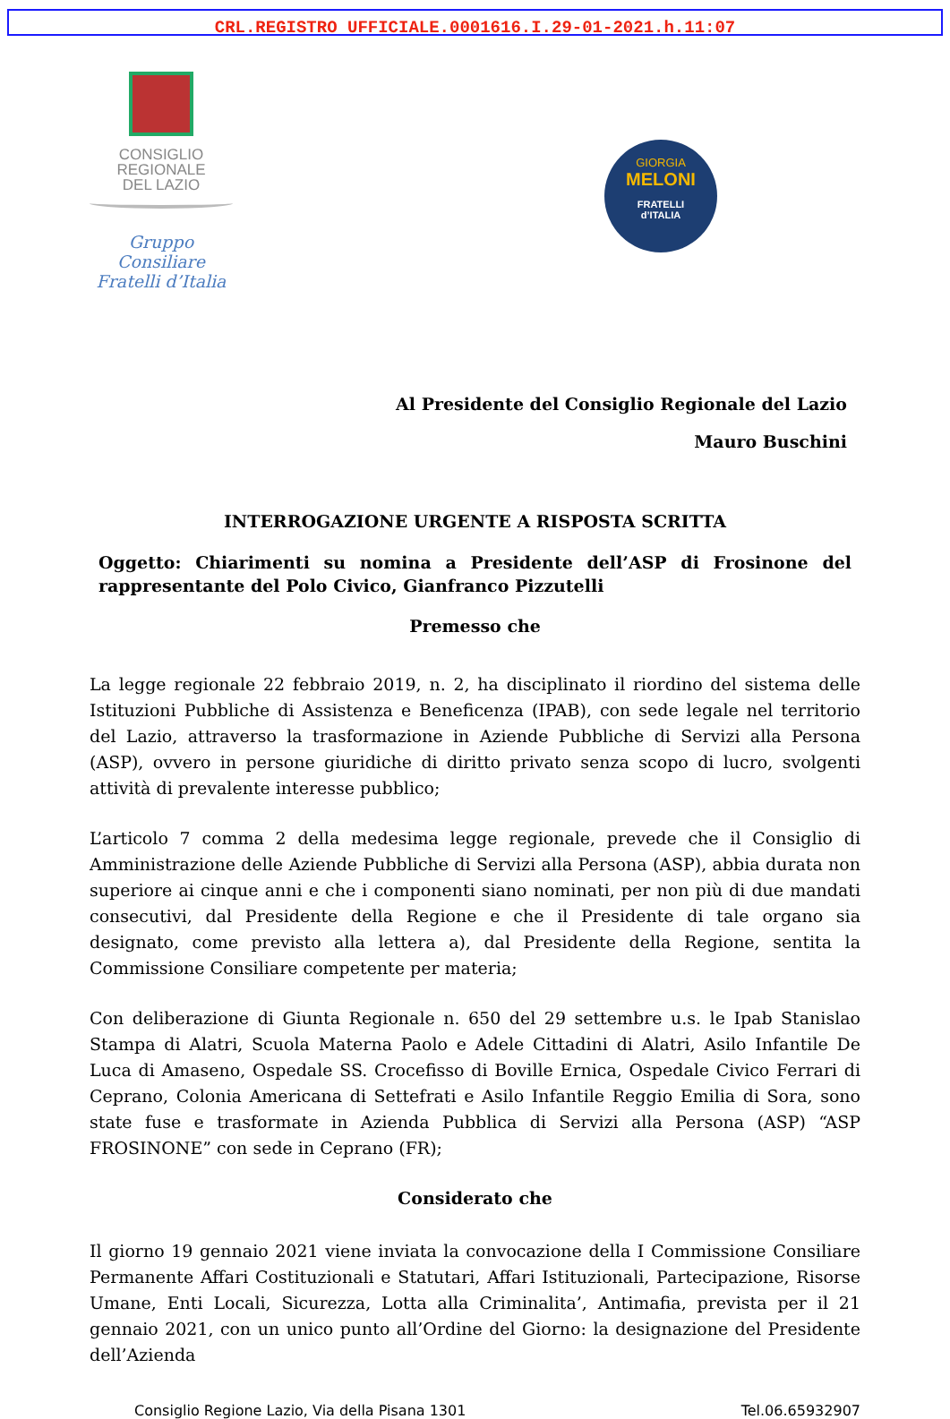CRL.REGISTRO UFFICIALE.0001616.I.29-01-2021.h.11:07
CONSIGLIO
REGIONALE
DEL LAZIO
Gruppo Consiliare
Fratelli d’Italia
GIORGIA
MELONI
FRATELLI
d’ITALIA
Al Presidente del Consiglio Regionale del Lazio
Mauro Buschini
INTERROGAZIONE URGENTE A RISPOSTA SCRITTA
Oggetto: Chiarimenti su nomina a Presidente dell’ASP di Frosinone del rappresentante del Polo Civico, Gianfranco Pizzutelli
Premesso che
La legge regionale 22 febbraio 2019, n. 2, ha disciplinato il riordino del sistema delle Istituzioni Pubbliche di Assistenza e Beneficenza (IPAB), con sede legale nel territorio del Lazio, attraverso la trasformazione in Aziende Pubbliche di Servizi alla Persona (ASP), ovvero in persone giuridiche di diritto privato senza scopo di lucro, svolgenti attività di prevalente interesse pubblico;
L’articolo 7 comma 2 della medesima legge regionale, prevede che il Consiglio di Amministrazione delle Aziende Pubbliche di Servizi alla Persona (ASP), abbia durata non superiore ai cinque anni e che i componenti siano nominati, per non più di due mandati consecutivi, dal Presidente della Regione e che il Presidente di tale organo sia designato, come previsto alla lettera a), dal Presidente della Regione, sentita la Commissione Consiliare competente per materia;
Con deliberazione di Giunta Regionale n. 650 del 29 settembre u.s. le Ipab Stanislao Stampa di Alatri, Scuola Materna Paolo e Adele Cittadini di Alatri, Asilo Infantile De Luca di Amaseno, Ospedale SS. Crocefisso di Boville Ernica, Ospedale Civico Ferrari di Ceprano, Colonia Americana di Settefrati e Asilo Infantile Reggio Emilia di Sora, sono state fuse e trasformate in Azienda Pubblica di Servizi alla Persona (ASP) “ASP FROSINONE” con sede in Ceprano (FR);
Considerato che
Il giorno 19 gennaio 2021 viene inviata la convocazione della I Commissione Consiliare Permanente Affari Costituzionali e Statutari, Affari Istituzionali, Partecipazione, Risorse Umane, Enti Locali, Sicurezza, Lotta alla Criminalita’, Antimafia, prevista per il 21 gennaio 2021, con un unico punto all’Ordine del Giorno: la designazione del Presidente dell’Azienda
Consiglio Regione Lazio, Via della Pisana 1301 Tel.06.65932907